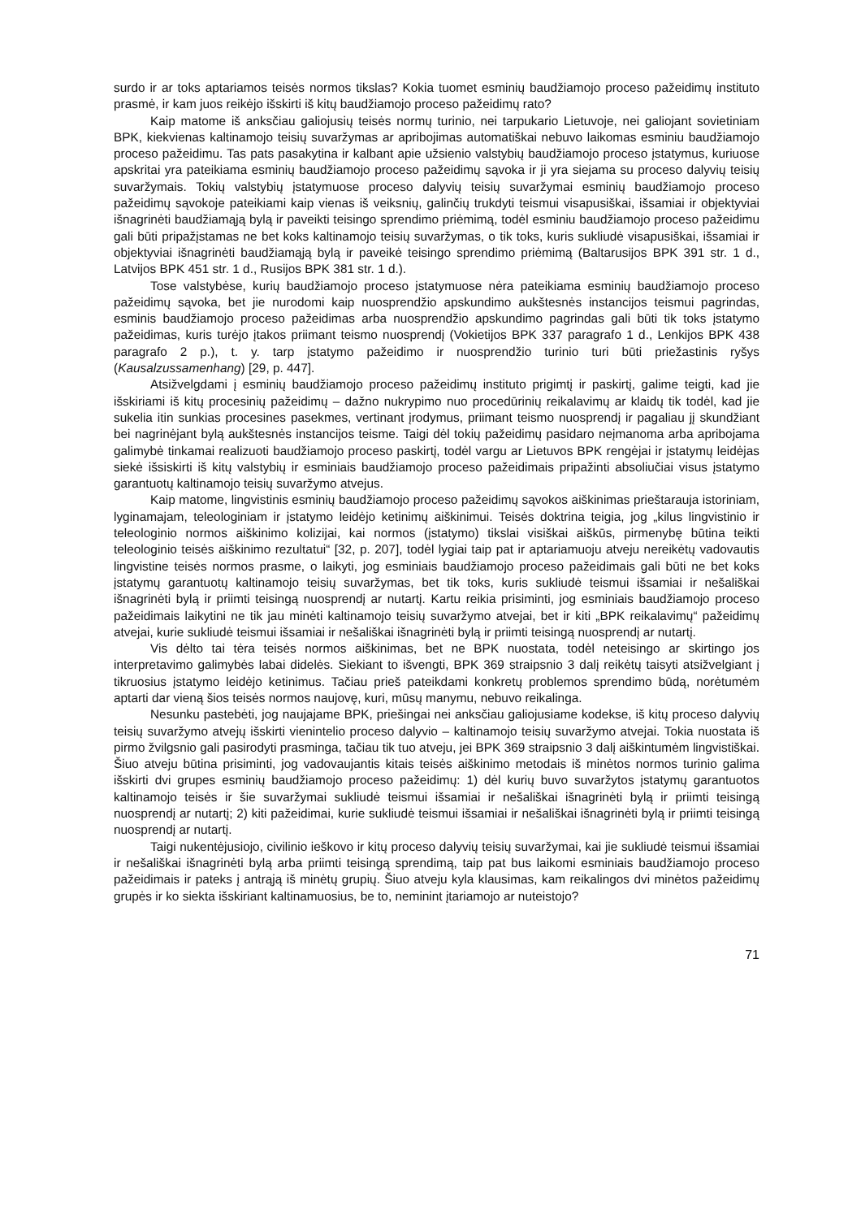surdo ir ar toks aptariamos teisės normos tikslas? Kokia tuomet esminių baudžiamojo proceso pažeidimų instituto prasmė, ir kam juos reikėjo išskirti iš kitų baudžiamojo proceso pažeidimų rato?
Kaip matome iš anksčiau galiojusių teisės normų turinio, nei tarpukario Lietuvoje, nei galiojant sovietiniam BPK, kiekvienas kaltinamojo teisių suvaržymas ar apribojimas automatiškai nebuvo laikomas esminiu baudžiamojo proceso pažeidimu. Tas pats pasakytina ir kalbant apie užsienio valstybių baudžiamojo proceso įstatymus, kuriuose apskritai yra pateikiama esminių baudžiamojo proceso pažeidimų sąvoka ir ji yra siejama su proceso dalyvių teisių suvaržymais. Tokių valstybių įstatymuose proceso dalyvių teisių suvaržymai esminių baudžiamojo proceso pažeidimų sąvokoje pateikiami kaip vienas iš veiksnių, galinčių trukdyti teismui visapusiškai, išsamiai ir objektyviai išnagrinėti baudžiamąją bylą ir paveikti teisingo sprendimo priėmimą, todėl esminiu baudžiamojo proceso pažeidimu gali būti pripažįstamas ne bet koks kaltinamojo teisių suvaržymas, o tik toks, kuris sukliudė visapusiškai, išsamiai ir objektyviai išnagrinėti baudžiamąją bylą ir paveikė teisingo sprendimo priėmimą (Baltarusijos BPK 391 str. 1 d., Latvijos BPK 451 str. 1 d., Rusijos BPK 381 str. 1 d.).
Tose valstybėse, kurių baudžiamojo proceso įstatymuose nėra pateikiama esminių baudžiamojo proceso pažeidimų sąvoka, bet jie nurodomi kaip nuosprendžio apskundimo aukštesnės instancijos teismui pagrindas, esminis baudžiamojo proceso pažeidimas arba nuosprendžio apskundimo pagrindas gali būti tik toks įstatymo pažeidimas, kuris turėjo įtakos priimant teismo nuosprendį (Vokietijos BPK 337 paragrafo 1 d., Lenkijos BPK 438 paragrafo 2 p.), t. y. tarp įstatymo pažeidimo ir nuosprendžio turinio turi būti priežastinis ryšys (Kausalzussamenhang) [29, p. 447].
Atsižvelgdami į esminių baudžiamojo proceso pažeidimų instituto prigimtį ir paskirtį, galime teigti, kad jie išskiriami iš kitų procesinių pažeidimų – dažno nukrypimo nuo procedūrinių reikalavimų ar klaidų tik todėl, kad jie sukelia itin sunkias procesines pasekmes, vertinant įrodymus, priimant teismo nuosprendį ir pagaliau jį skundžiant bei nagrinėjant bylą aukštesnės instancijos teisme. Taigi dėl tokių pažeidimų pasidaro neįmanoma arba apribojama galimybė tinkamai realizuoti baudžiamojo proceso paskirtį, todėl vargu ar Lietuvos BPK rengėjai ir įstatymų leidėjas siekė išsiskirti iš kitų valstybių ir esminiais baudžiamojo proceso pažeidimais pripažinti absoliučiai visus įstatymo garantuotų kaltinamojo teisių suvaržymo atvejus.
Kaip matome, lingvistinis esminių baudžiamojo proceso pažeidimų sąvokos aiškinimas prieštarauja istoriniam, lyginamajam, teleologiniam ir įstatymo leidėjo ketinimų aiškinimui. Teisės doktrina teigia, jog „kilus lingvistinio ir teleologinio normos aiškinimo kolizijai, kai normos (įstatymo) tikslai visiškai aiškūs, pirmenybę būtina teikti teleologinio teisės aiškinimo rezultatui“ [32, p. 207], todėl lygiai taip pat ir aptariamuoju atveju nereikėtų vadovautis lingvistine teisės normos prasme, o laikyti, jog esminiais baudžiamojo proceso pažeidimais gali būti ne bet koks įstatymų garantuotų kaltinamojo teisių suvaržymas, bet tik toks, kuris sukliudė teismui išsamiai ir nešališkai išnagrinėti bylą ir priimti teisingą nuosprendį ar nutartį. Kartu reikia prisiminti, jog esminiais baudžiamojo proceso pažeidimais laikytini ne tik jau minėti kaltinamojo teisių suvaržymo atvejai, bet ir kiti „BPK reikalavimų“ pažeidimų atvejai, kurie sukliudė teismui išsamiai ir nešališkai išnagrinėti bylą ir priimti teisingą nuosprendį ar nutartį.
Vis dėlto tai tėra teisės normos aiškinimas, bet ne BPK nuostata, todėl neteisingo ar skirtingo jos interpretavimo galimybės labai didelės. Siekiant to išvengti, BPK 369 straipsnio 3 dalį reikėtų taisyti atsižvelgiant į tikruosius įstatymo leidėjo ketinimus. Tačiau prieš pateikdami konkretų problemos sprendimo būdą, norėtumėm aptarti dar vieną šios teisės normos naujovę, kuri, mūsų manymu, nebuvo reikalinga.
Nesunku pastebėti, jog naujajame BPK, priešingai nei anksčiau galiojusiame kodekse, iš kitų proceso dalyvių teisių suvaržymo atvejų išskirti vienintelio proceso dalyvio – kaltinamojo teisių suvaržymo atvejai. Tokia nuostata iš pirmo žvilgsnio gali pasirodyti prasminga, tačiau tik tuo atveju, jei BPK 369 straipsnio 3 dalį aiškintumėm lingvistiškai. Šiuo atveju būtina prisiminti, jog vadovaujantis kitais teisės aiškinimo metodais iš minėtos normos turinio galima išskirti dvi grupes esminių baudžiamojo proceso pažeidimų: 1) dėl kurių buvo suvaržytos įstatymų garantuotos kaltinamojo teisės ir šie suvaržymai sukliudė teismui išsamiai ir nešališkai išnagrinėti bylą ir priimti teisingą nuosprendį ar nutartį; 2) kiti pažeidimai, kurie sukliudė teismui išsamiai ir nešališkai išnagrinėti bylą ir priimti teisingą nuosprendį ar nutartį.
Taigi nukentėjusiojo, civilinio ieškovo ir kitų proceso dalyvių teisių suvaržymai, kai jie sukliudė teismui išsamiai ir nešališkai išnagrinėti bylą arba priimti teisingą sprendimą, taip pat bus laikomi esminiais baudžiamojo proceso pažeidimais ir pateks į antrąją iš minėtų grupių. Šiuo atveju kyla klausimas, kam reikalingos dvi minėtos pažeidimų grupės ir ko siekta išskiriant kaltinamuosius, be to, neminint įtariamojo ar nuteistojo?
71